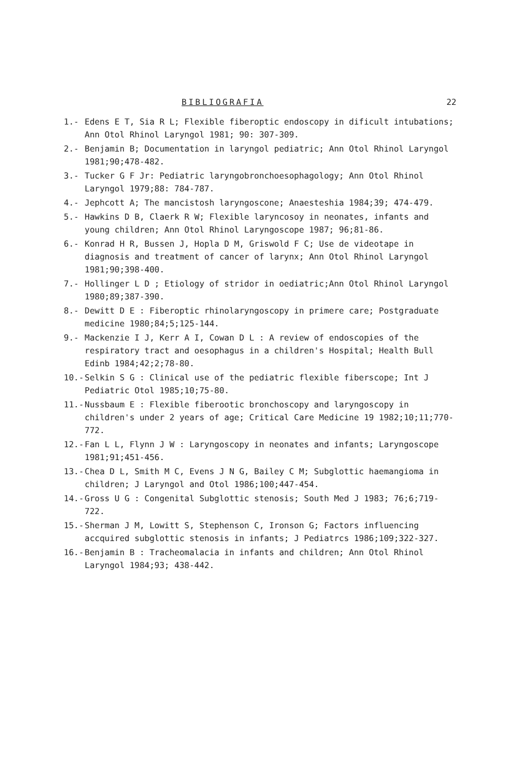BIBLIOGRAFIA 22
1.- Edens E T, Sia R L; Flexible fiberoptic endoscopy in dificult intubations; Ann Otol Rhinol Laryngol 1981; 90: 307-309.
2.- Benjamin B; Documentation in laryngol pediatric; Ann Otol Rhinol Laryngol 1981;90;478-482.
3.- Tucker G F Jr: Pediatric laryngobronchoesophagology; Ann Otol Rhinol Laryngol 1979;88: 784-787.
4.- Jephcott A; The mancistosh laryngoscone; Anaesteshia 1984;39; 474-479.
5.- Hawkins D B, Claerk R W; Flexible laryncosoy in neonates, infants and young children; Ann Otol Rhinol Laryngoscope 1987; 96;81-86.
6.- Konrad H R, Bussen J, Hopla D M, Griswold F C; Use de videotape in diagnosis and treatment of cancer of larynx; Ann Otol Rhinol Laryngol 1981;90;398-400.
7.- Hollinger L D ; Etiology of stridor in oediatric;Ann Otol Rhinol Laryngol 1980;89;387-390.
8.- Dewitt D E : Fiberoptic rhinolaryngoscopy in primere care; Postgraduate medicine 1980;84;5;125-144.
9.- Mackenzie I J, Kerr A I, Cowan D L : A review of endoscopies of the respiratory tract and oesophagus in a children's Hospital; Health Bull Edinb 1984;42;2;78-80.
10.- Selkin S G : Clinical use of the pediatric flexible fiberscope; Int J Pediatric Otol 1985;10;75-80.
11.- Nussbaum E : Flexible fiberootic bronchoscopy and laryngoscopy in children's under 2 years of age; Critical Care Medicine 19 1982;10;11;770-772.
12.- Fan L L, Flynn J W : Laryngoscopy in neonates and infants; Laryngoscope 1981;91;451-456.
13.- Chea D L, Smith M C, Evens J N G, Bailey C M; Subglottic haemangioma in children; J Laryngol and Otol 1986;100;447-454.
14.- Gross U G : Congenital Subglottic stenosis; South Med J 1983; 76;6;719-722.
15.- Sherman J M, Lowitt S, Stephenson C, Ironson G; Factors influencing accquired subglottic stenosis in infants; J Pediatrcs 1986;109;322-327.
16.- Benjamin B : Tracheomalacia in infants and children; Ann Otol Rhinol Laryngol 1984;93; 438-442.